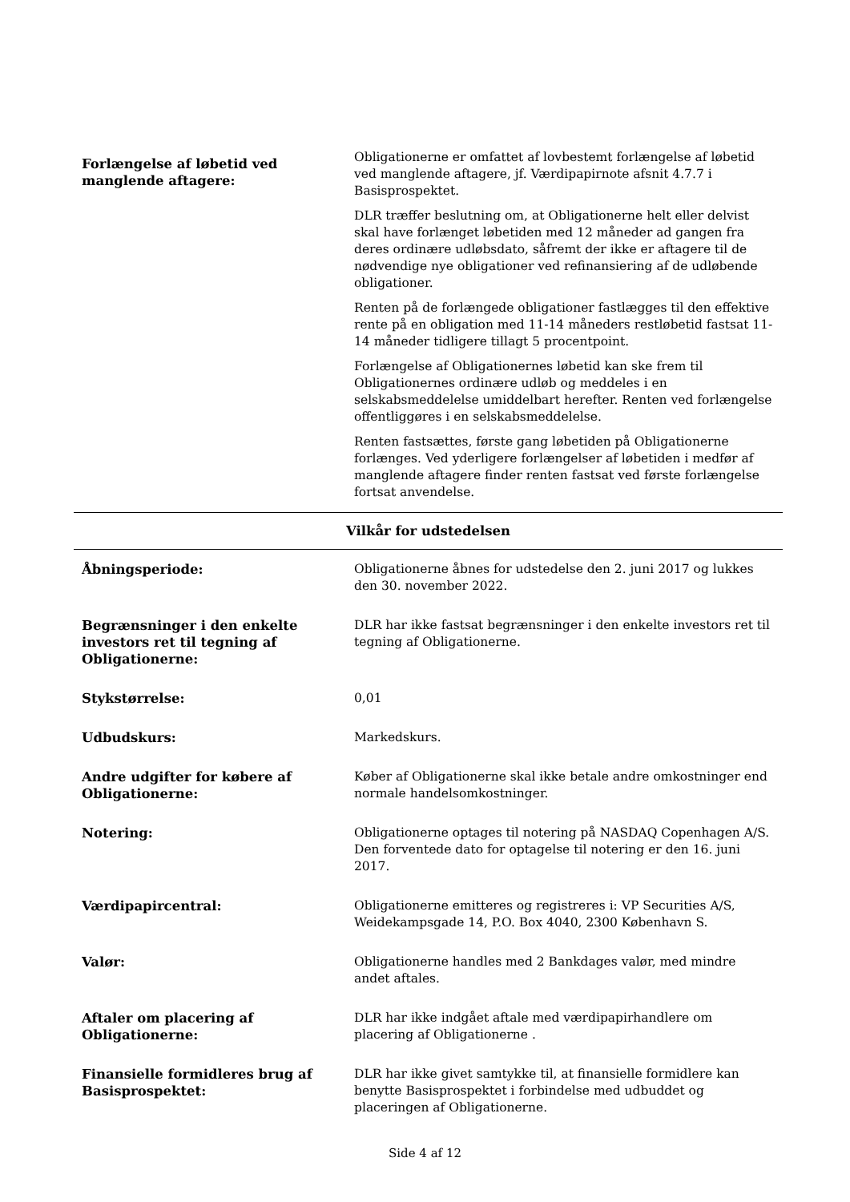| Forlængelse af løbetid ved manglende aftagere: | Obligationerne er omfattet af lovbestemt forlængelse af løbetid ved manglende aftagere, jf. Værdipapirnote afsnit 4.7.7 i Basisprospektet. DLR træffer beslutning om, at Obligationerne helt eller delvist skal have forlænget løbetiden med 12 måneder ad gangen fra deres ordinære udløbsdato, såfremt der ikke er aftagere til de nødvendige nye obligationer ved refinansiering af de udløbende obligationer. Renten på de forlængede obligationer fastlægges til den effektive rente på en obligation med 11-14 måneders restløbetid fastsat 11-14 måneder tidligere tillagt 5 procentpoint. Forlængelse af Obligationernes løbetid kan ske frem til Obligationernes ordinære udløb og meddeles i en selskabsmeddelelse umiddelbart herefter. Renten ved forlængelse offentliggøres i en selskabsmeddelelse. Renten fastsættes, første gang løbetiden på Obligationerne forlænges. Ved yderligere forlængelser af løbetiden i medfør af manglende aftagere finder renten fastsat ved første forlængelse fortsat anvendelse. |
| Vilkår for udstedelsen | |
| Åbningsperiode: | Obligationerne åbnes for udstedelse den 2. juni 2017 og lukkes den 30. november 2022. |
| Begrænsninger i den enkelte investors ret til tegning af Obligationerne: | DLR har ikke fastsat begrænsninger i den enkelte investors ret til tegning af Obligationerne. |
| Stykstørrelse: | 0,01 |
| Udbudskurs: | Markedskurs. |
| Andre udgifter for købere af Obligationerne: | Køber af Obligationerne skal ikke betale andre omkostninger end normale handelsomkostninger. |
| Notering: | Obligationerne optages til notering på NASDAQ Copenhagen A/S. Den forventede dato for optagelse til notering er den 16. juni 2017. |
| Værdipapircentral: | Obligationerne emitteres og registreres i: VP Securities A/S, Weidekampsgade 14, P.O. Box 4040, 2300 København S. |
| Valør: | Obligationerne handles med 2 Bankdages valør, med mindre andet aftales. |
| Aftaler om placering af Obligationerne: | DLR har ikke indgået aftale med værdipapirhandlere om placering af Obligationerne . |
| Finansielle formidleres brug af Basisprospektet: | DLR har ikke givet samtykke til, at finansielle formidlere kan benytte Basisprospektet i forbindelse med udbuddet og placeringen af Obligationerne. |
Side 4 af 12